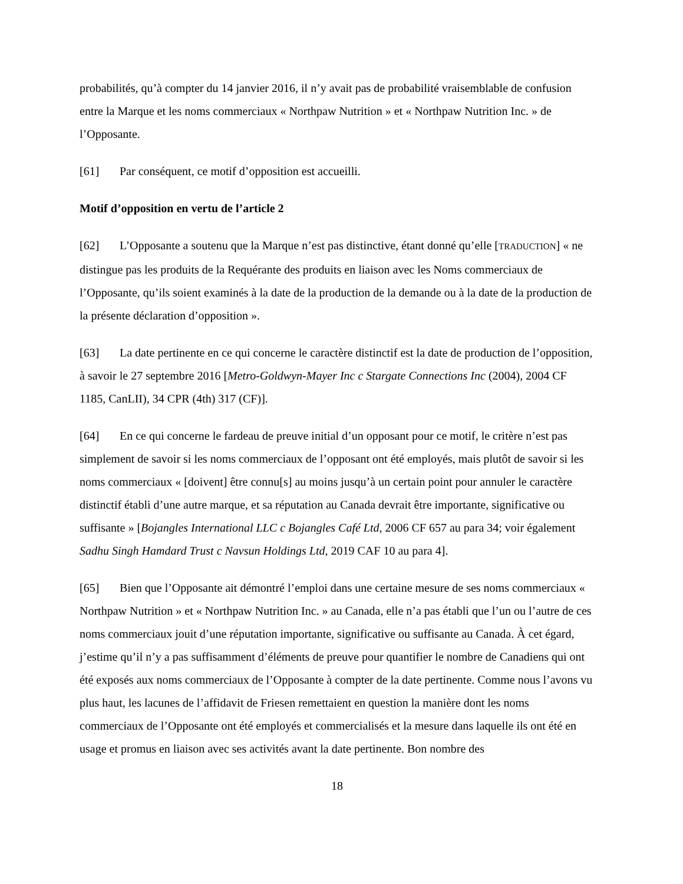probabilités, qu’à compter du 14 janvier 2016, il n’y avait pas de probabilité vraisemblable de confusion entre la Marque et les noms commerciaux « Northpaw Nutrition » et « Northpaw Nutrition Inc. » de l’Opposante.
[61] Par conséquent, ce motif d’opposition est accueilli.
Motif d’opposition en vertu de l’article 2
[62] L’Opposante a soutenu que la Marque n’est pas distinctive, étant donné qu’elle [TRADUCTION] « ne distingue pas les produits de la Requérante des produits en liaison avec les Noms commerciaux de l’Opposante, qu’ils soient examinés à la date de la production de la demande ou à la date de la production de la présente déclaration d’opposition ».
[63] La date pertinente en ce qui concerne le caractère distinctif est la date de production de l’opposition, à savoir le 27 septembre 2016 [Metro-Goldwyn-Mayer Inc c Stargate Connections Inc (2004), 2004 CF 1185, CanLII), 34 CPR (4th) 317 (CF)].
[64] En ce qui concerne le fardeau de preuve initial d’un opposant pour ce motif, le critère n’est pas simplement de savoir si les noms commerciaux de l’opposant ont été employés, mais plutôt de savoir si les noms commerciaux « [doivent] être connu[s] au moins jusqu’à un certain point pour annuler le caractère distinctif établi d’une autre marque, et sa réputation au Canada devrait être importante, significative ou suffisante » [Bojangles International LLC c Bojangles Café Ltd, 2006 CF 657 au para 34; voir également Sadhu Singh Hamdard Trust c Navsun Holdings Ltd, 2019 CAF 10 au para 4].
[65] Bien que l’Opposante ait démontré l’emploi dans une certaine mesure de ses noms commerciaux « Northpaw Nutrition » et « Northpaw Nutrition Inc. » au Canada, elle n’a pas établi que l’un ou l’autre de ces noms commerciaux jouit d’une réputation importante, significative ou suffisante au Canada. À cet égard, j’estime qu’il n’y a pas suffisamment d’éléments de preuve pour quantifier le nombre de Canadiens qui ont été exposés aux noms commerciaux de l’Opposante à compter de la date pertinente. Comme nous l’avons vu plus haut, les lacunes de l’affidavit de Friesen remettaient en question la manière dont les noms commerciaux de l’Opposante ont été employés et commercialisés et la mesure dans laquelle ils ont été en usage et promus en liaison avec ses activités avant la date pertinente. Bon nombre des
18